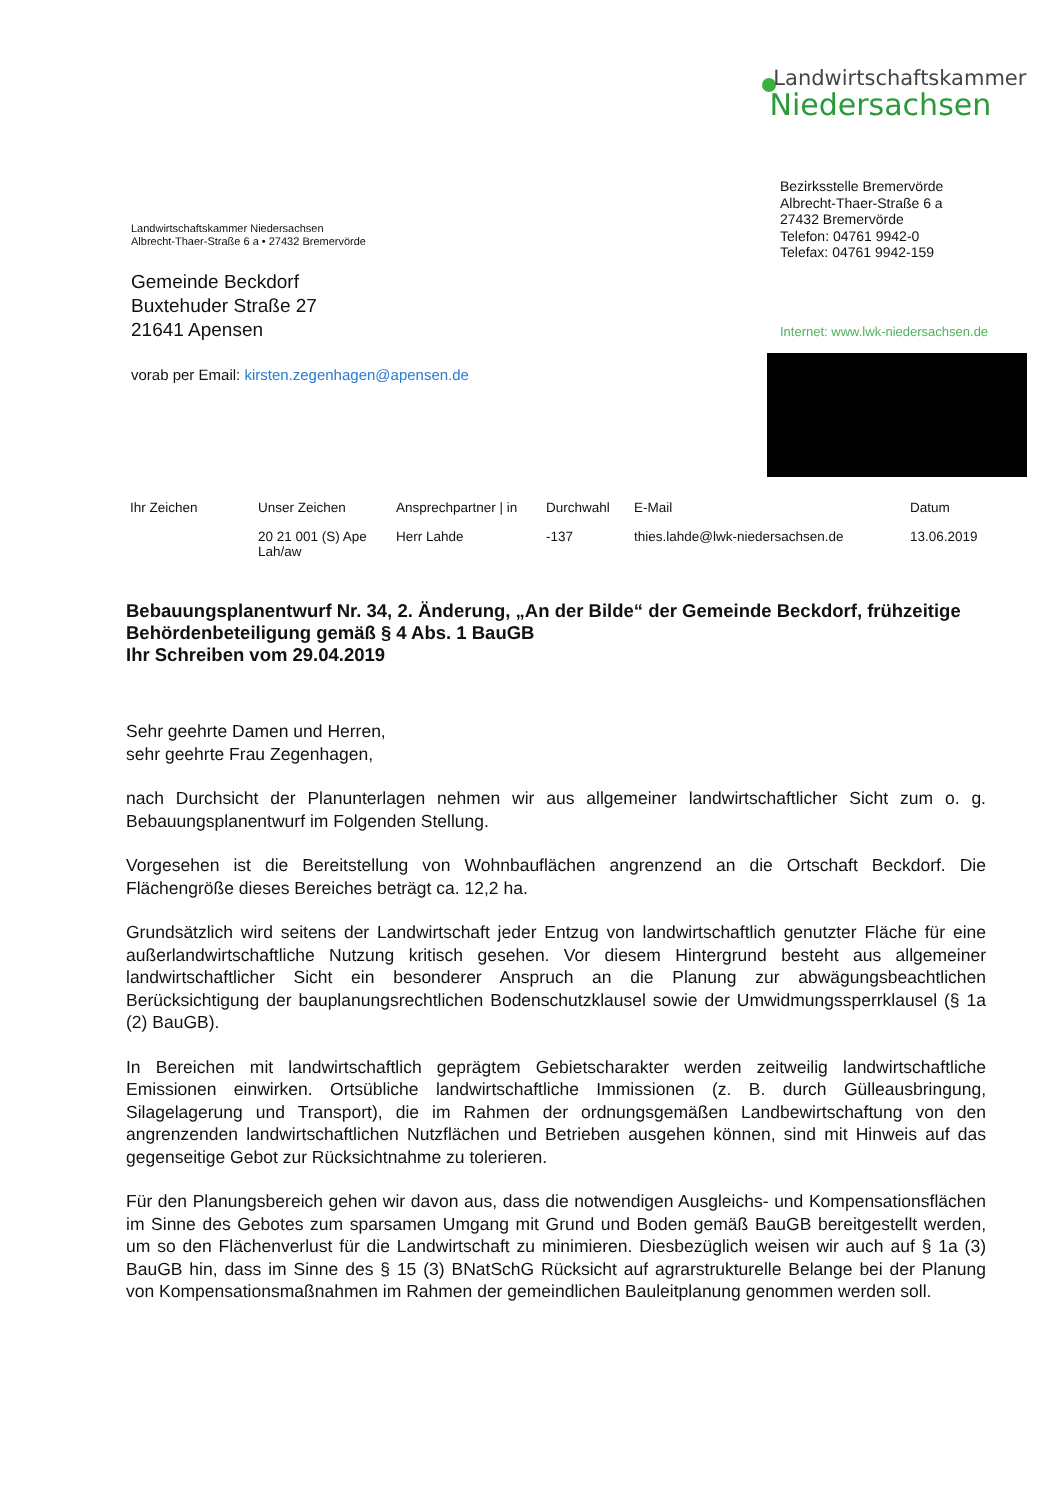Landwirtschaftskammer
Niedersachsen
Bezirksstelle Bremervörde
Albrecht-Thaer-Straße 6 a
27432 Bremervörde
Telefon: 04761 9942-0
Telefax: 04761 9942-159
Internet: www.lwk-niedersachsen.de
Landwirtschaftskammer Niedersachsen
Albrecht-Thaer-Straße 6 a • 27432 Bremervörde
Gemeinde Beckdorf
Buxtehuder Straße 27
21641 Apensen
vorab per Email: kirsten.zegenhagen@apensen.de
| Ihr Zeichen | Unser Zeichen | Ansprechpartner / in | Durchwahl | E-Mail | Datum |
| --- | --- | --- | --- | --- | --- |
| | 20 21 001 (S) Ape Lah/aw | Herr Lahde | -137 | thies.lahde@lwk-niedersachsen.de | 13.06.2019 |
Bebauungsplanentwurf Nr. 34, 2. Änderung, „An der Bilde“ der Gemeinde Beckdorf, frühzeitige Behördenbeteiligung gemäß § 4 Abs. 1 BauGB
Ihr Schreiben vom 29.04.2019
Sehr geehrte Damen und Herren,
sehr geehrte Frau Zegenhagen,
nach Durchsicht der Planunterlagen nehmen wir aus allgemeiner landwirtschaftlicher Sicht zum o. g. Bebauungsplanentwurf im Folgenden Stellung.
Vorgesehen ist die Bereitstellung von Wohnbauflächen angrenzend an die Ortschaft Beckdorf. Die Flächengröße dieses Bereiches beträgt ca. 12,2 ha.
Grundsätzlich wird seitens der Landwirtschaft jeder Entzug von landwirtschaftlich genutzter Fläche für eine außerlandwirtschaftliche Nutzung kritisch gesehen. Vor diesem Hintergrund besteht aus allgemeiner landwirtschaftlicher Sicht ein besonderer Anspruch an die Planung zur abwägungsbeachtlichen Berücksichtigung der bauplanungsrechtlichen Bodenschutzklausel sowie der Umwidmungssperrklausel (§ 1a (2) BauGB).
In Bereichen mit landwirtschaftlich geprägtem Gebietscharakter werden zeitweilig landwirtschaftliche Emissionen einwirken. Ortsübliche landwirtschaftliche Immissionen (z. B. durch Gülleausbringung, Silagelagerung und Transport), die im Rahmen der ordnungsgemäßen Landbewirtschaftung von den angrenzenden landwirtschaftlichen Nutzflächen und Betrieben ausgehen können, sind mit Hinweis auf das gegenseitige Gebot zur Rücksichtnahme zu tolerieren.
Für den Planungsbereich gehen wir davon aus, dass die notwendigen Ausgleichs- und Kompensationsflächen im Sinne des Gebotes zum sparsamen Umgang mit Grund und Boden gemäß BauGB bereitgestellt werden, um so den Flächenverlust für die Landwirtschaft zu minimieren. Diesbezüglich weisen wir auch auf § 1a (3) BauGB hin, dass im Sinne des § 15 (3) BNatSchG Rücksicht auf agrarstrukturelle Belange bei der Planung von Kompensationsmaßnahmen im Rahmen der gemeindlichen Bauleitplanung genommen werden soll.